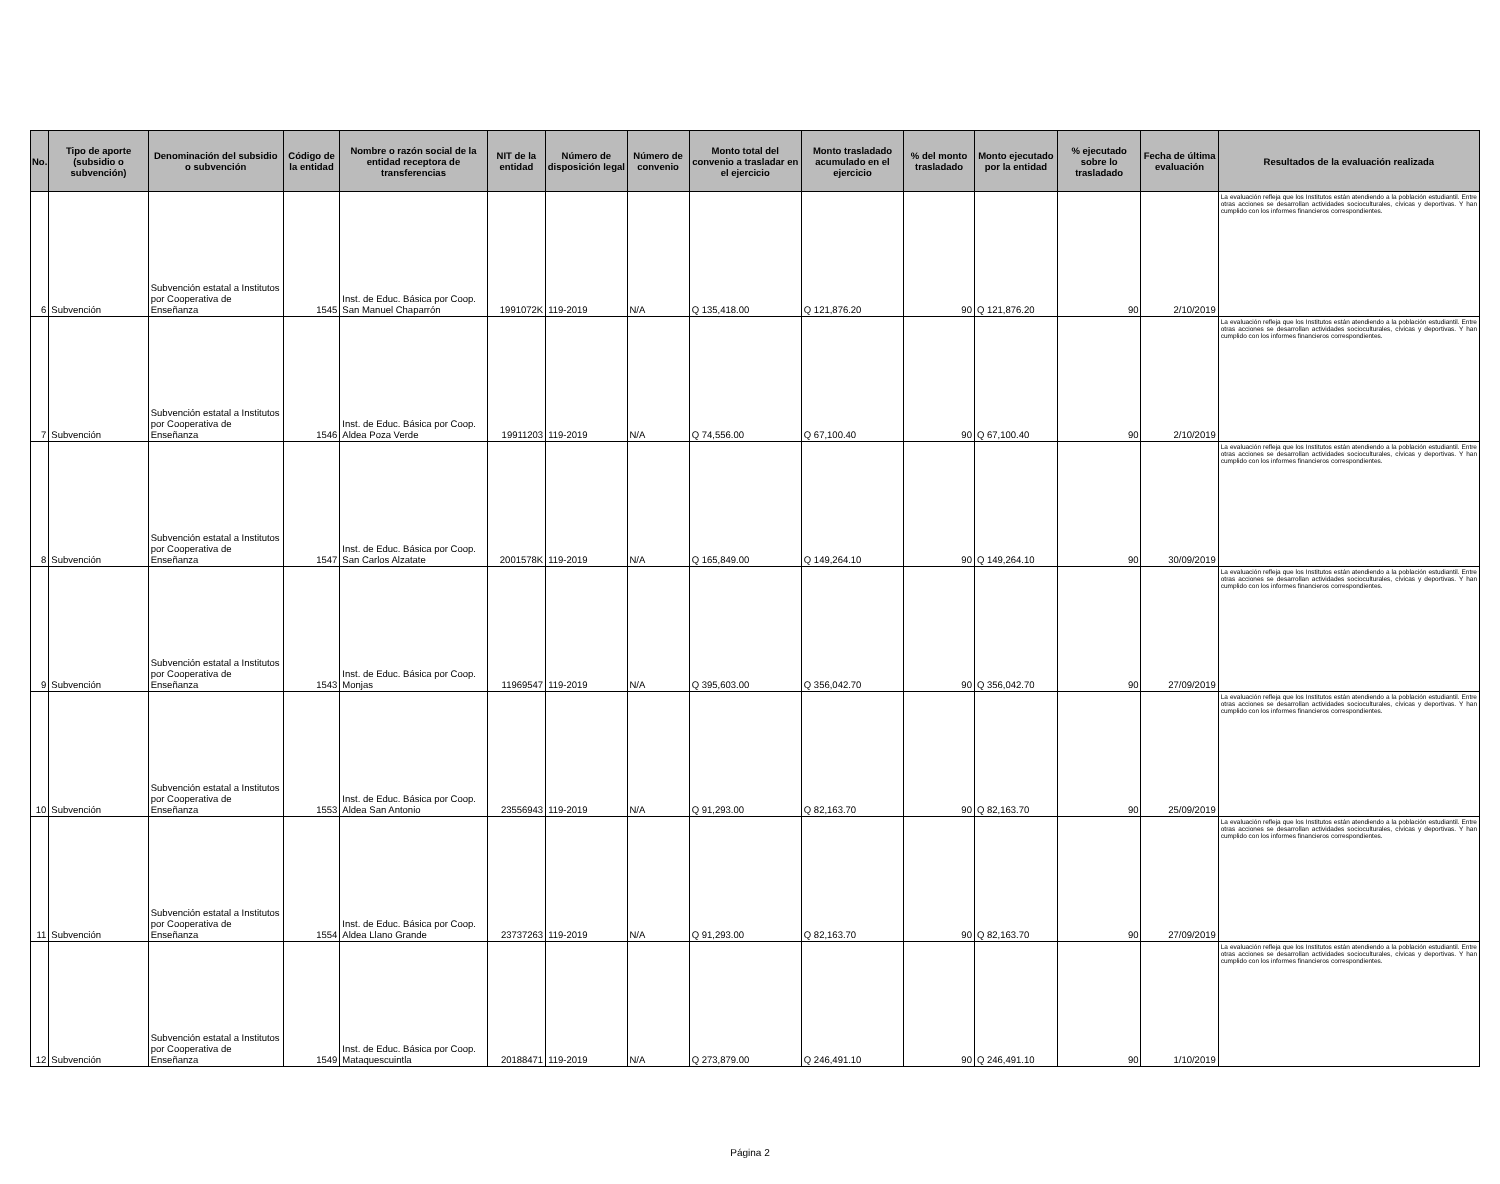| No. | Tipo de aporte (subsidio o subvención) | Denominación del subsidio o subvención | Código de la entidad | Nombre o razón social de la entidad receptora de transferencias | NIT de la entidad | Número de disposición legal | Número de convenio | Monto total del convenio a trasladar en el ejercicio | Monto trasladado acumulado en el ejercicio | % del monto trasladado | Monto ejecutado por la entidad | % ejecutado sobre lo trasladado | Fecha de última evaluación | Resultados de la evaluación realizada |
| --- | --- | --- | --- | --- | --- | --- | --- | --- | --- | --- | --- | --- | --- | --- |
| 6 | Subvención | Subvención estatal a Institutos por Cooperativa de Enseñanza | 1545 | Inst. de Educ. Básica por Coop. San Manuel Chaparrón | 1991072K | 119-2019 | N/A | Q 135,418.00 | Q 121,876.20 | 90 | Q 121,876.20 | 90 | 2/10/2019 | La evaluación refleja que los Institutos están atendiendo a la población estudiantil. Entre otras acciones se desarrollan actividades socioculturales, cívicas y deportivas. Y han cumplido con los informes financieros correspondientes. |
| 7 | Subvención | Subvención estatal a Institutos por Cooperativa de Enseñanza | 1546 | Inst. de Educ. Básica por Coop. Aldea Poza Verde | 19911203 | 119-2019 | N/A | Q 74,556.00 | Q 67,100.40 | 90 | Q 67,100.40 | 90 | 2/10/2019 | La evaluación refleja que los Institutos están atendiendo a la población estudiantil. Entre otras acciones se desarrollan actividades socioculturales, cívicas y deportivas. Y han cumplido con los informes financieros correspondientes. |
| 8 | Subvención | Subvención estatal a Institutos por Cooperativa de Enseñanza | 1547 | Inst. de Educ. Básica por Coop. San Carlos Alzatate | 2001578K | 119-2019 | N/A | Q 165,849.00 | Q 149,264.10 | 90 | Q 149,264.10 | 90 | 30/09/2019 | La evaluación refleja que los Institutos están atendiendo a la población estudiantil. Entre otras acciones se desarrollan actividades socioculturales, cívicas y deportivas. Y han cumplido con los informes financieros correspondientes. |
| 9 | Subvención | Subvención estatal a Institutos por Cooperativa de Enseñanza | 1543 | Inst. de Educ. Básica por Coop. Monjas | 11969547 | 119-2019 | N/A | Q 395,603.00 | Q 356,042.70 | 90 | Q 356,042.70 | 90 | 27/09/2019 | La evaluación refleja que los Institutos están atendiendo a la población estudiantil. Entre otras acciones se desarrollan actividades socioculturales, cívicas y deportivas. Y han cumplido con los informes financieros correspondientes. |
| 10 | Subvención | Subvención estatal a Institutos por Cooperativa de Enseñanza | 1553 | Inst. de Educ. Básica por Coop. Aldea San Antonio | 23556943 | 119-2019 | N/A | Q 91,293.00 | Q 82,163.70 | 90 | Q 82,163.70 | 90 | 25/09/2019 | La evaluación refleja que los Institutos están atendiendo a la población estudiantil. Entre otras acciones se desarrollan actividades socioculturales, cívicas y deportivas. Y han cumplido con los informes financieros correspondientes. |
| 11 | Subvención | Subvención estatal a Institutos por Cooperativa de Enseñanza | 1554 | Inst. de Educ. Básica por Coop. Aldea Llano Grande | 23737263 | 119-2019 | N/A | Q 91,293.00 | Q 82,163.70 | 90 | Q 82,163.70 | 90 | 27/09/2019 | La evaluación refleja que los Institutos están atendiendo a la población estudiantil. Entre otras acciones se desarrollan actividades socioculturales, cívicas y deportivas. Y han cumplido con los informes financieros correspondientes. |
| 12 | Subvención | Subvención estatal a Institutos por Cooperativa de Enseñanza | 1549 | Inst. de Educ. Básica por Coop. Mataquescuintla | 20188471 | 119-2019 | N/A | Q 273,879.00 | Q 246,491.10 | 90 | Q 246,491.10 | 90 | 1/10/2019 | La evaluación refleja que los Institutos están atendiendo a la población estudiantil. Entre otras acciones se desarrollan actividades socioculturales, cívicas y deportivas. Y han cumplido con los informes financieros correspondientes. |
Página 2